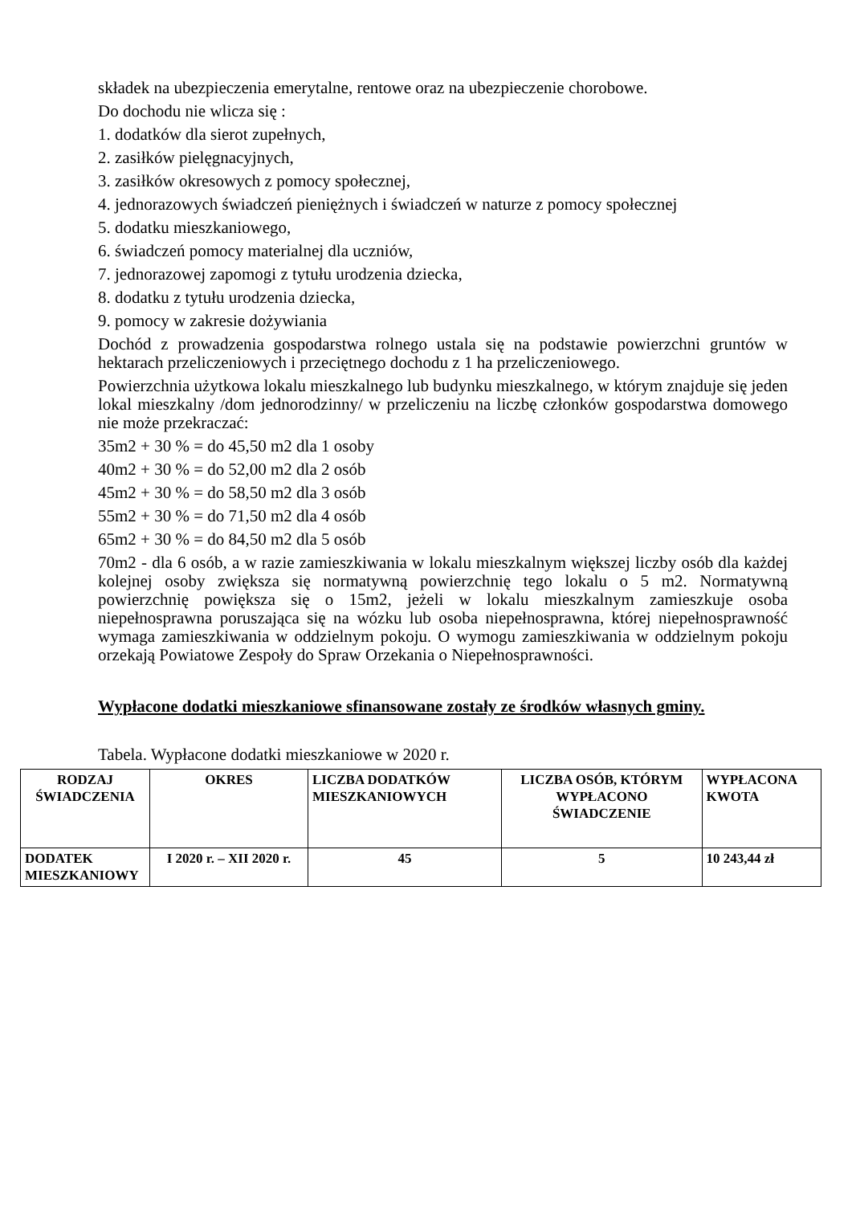składek na ubezpieczenia emerytalne, rentowe oraz na ubezpieczenie chorobowe.
Do dochodu nie wlicza się :
1. dodatków dla sierot zupełnych,
2. zasiłków pielęgnacyjnych,
3. zasiłków okresowych z pomocy społecznej,
4. jednorazowych świadczeń pieniężnych i świadczeń w naturze z pomocy społecznej
5. dodatku mieszkaniowego,
6. świadczeń pomocy materialnej dla uczniów,
7. jednorazowej zapomogi z tytułu urodzenia dziecka,
8. dodatku z tytułu urodzenia dziecka,
9. pomocy w zakresie dożywiania
Dochód z prowadzenia gospodarstwa rolnego ustala się na podstawie powierzchni gruntów w hektarach przeliczeniowych i przeciętnego dochodu z 1 ha przeliczeniowego.
Powierzchnia użytkowa lokalu mieszkalnego lub budynku mieszkalnego, w którym znajduje się jeden lokal mieszkalny /dom jednorodzinny/ w przeliczeniu na liczbę członków gospodarstwa domowego nie może przekraczać:
35m2 + 30 % = do 45,50 m2 dla 1 osoby
40m2 + 30 % = do 52,00 m2 dla 2 osób
45m2 + 30 % = do 58,50 m2 dla 3 osób
55m2 + 30 % = do 71,50 m2 dla 4 osób
65m2 + 30 % = do 84,50 m2 dla 5 osób
70m2 - dla 6 osób, a w razie zamieszkiwania w lokalu mieszkalnym większej liczby osób dla każdej kolejnej osoby zwiększa się normatywną powierzchnię tego lokalu o 5 m2. Normatywną powierzchnię powiększa się o 15m2, jeżeli w lokalu mieszkalnym zamieszkuje osoba niepełnosprawna poruszająca się na wózku lub osoba niepełnosprawna, której niepełnosprawność wymaga zamieszkiwania w oddzielnym pokoju. O wymogu zamieszkiwania w oddzielnym pokoju orzekają Powiatowe Zespoły do Spraw Orzekania o Niepełnosprawności.
Wypłacone dodatki mieszkaniowe sfinansowane zostały ze środków własnych gminy.
Tabela. Wypłacone dodatki mieszkaniowe w 2020 r.
| RODZAJ ŚWIADCZENIA | OKRES | LICZBA DODATKÓW MIESZKANIOWYCH | LICZBA OSÓB, KTÓRYM WYPŁACONO ŚWIADCZENIE | WYPŁACONA KWOTA |
| DODATEK MIESZKANIOWY | I 2020 r. – XII 2020 r. | 45 | 5 | 10 243,44 zł |